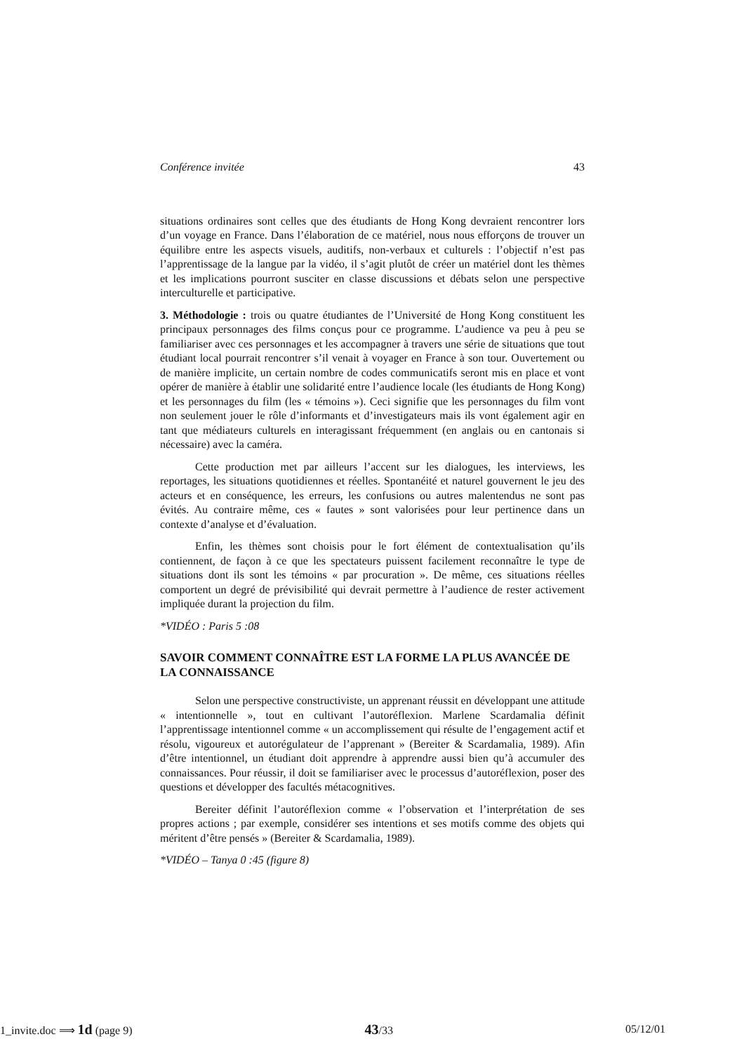Conférence invitée 43
situations ordinaires sont celles que des étudiants de Hong Kong devraient rencontrer lors d’un voyage en France. Dans l’élaboration de ce matériel, nous nous efforçons de trouver un équilibre entre les aspects visuels, auditifs, non-verbaux et culturels : l’objectif n’est pas l’apprentissage de la langue par la vidéo, il s’agit plutôt de créer un matériel dont les thèmes et les implications pourront susciter en classe discussions et débats selon une perspective interculturelle et participative.
3. Méthodologie : trois ou quatre étudiantes de l’Université de Hong Kong constituent les principaux personnages des films conçus pour ce programme. L’audience va peu à peu se familiariser avec ces personnages et les accompagner à travers une série de situations que tout étudiant local pourrait rencontrer s’il venait à voyager en France à son tour. Ouvertement ou de manière implicite, un certain nombre de codes communicatifs seront mis en place et vont opérer de manière à établir une solidarité entre l’audience locale (les étudiants de Hong Kong) et les personnages du film (les « témoins »). Ceci signifie que les personnages du film vont non seulement jouer le rôle d’informants et d’investigateurs mais ils vont également agir en tant que médiateurs culturels en interagissant fréquemment (en anglais ou en cantonais si nécessaire) avec la caméra.
Cette production met par ailleurs l’accent sur les dialogues, les interviews, les reportages, les situations quotidiennes et réelles. Spontanéité et naturel gouvernent le jeu des acteurs et en conséquence, les erreurs, les confusions ou autres malentendus ne sont pas évités. Au contraire même, ces « fautes » sont valorisées pour leur pertinence dans un contexte d’analyse et d’évaluation.
Enfin, les thèmes sont choisis pour le fort élément de contextualisation qu’ils contiennent, de façon à ce que les spectateurs puissent facilement reconnaître le type de situations dont ils sont les témoins « par procuration ». De même, ces situations réelles comportent un degré de prévisibilité qui devrait permettre à l’audience de rester activement impliquée durant la projection du film.
*VIDÉO : Paris 5 :08
SAVOIR COMMENT CONNAÎTRE EST LA FORME LA PLUS AVANCÉE DE LA CONNAISSANCE
Selon une perspective constructiviste, un apprenant réussit en développant une attitude « intentionnelle », tout en cultivant l’autoréflexion. Marlene Scardamalia définit l’apprentissage intentionnel comme « un accomplissement qui résulte de l’engagement actif et résolu, vigoureux et autorégulateur de l’apprenant » (Bereiter & Scardamalia, 1989). Afin d’être intentionnel, un étudiant doit apprendre à apprendre aussi bien qu’à accumuler des connaissances. Pour réussir, il doit se familiariser avec le processus d’autoréflexion, poser des questions et développer des facultés métacognitives.
Bereiter définit l’autoréflexion comme « l’observation et l’interprétation de ses propres actions ; par exemple, considérer ses intentions et ses motifs comme des objets qui méritent d’être pensés » (Bereiter & Scardamalia, 1989).
*VIDÉO – Tanya 0 :45 (figure 8)
1_invite.doc ⟹ 1d (page 9) 43/33 05/12/01